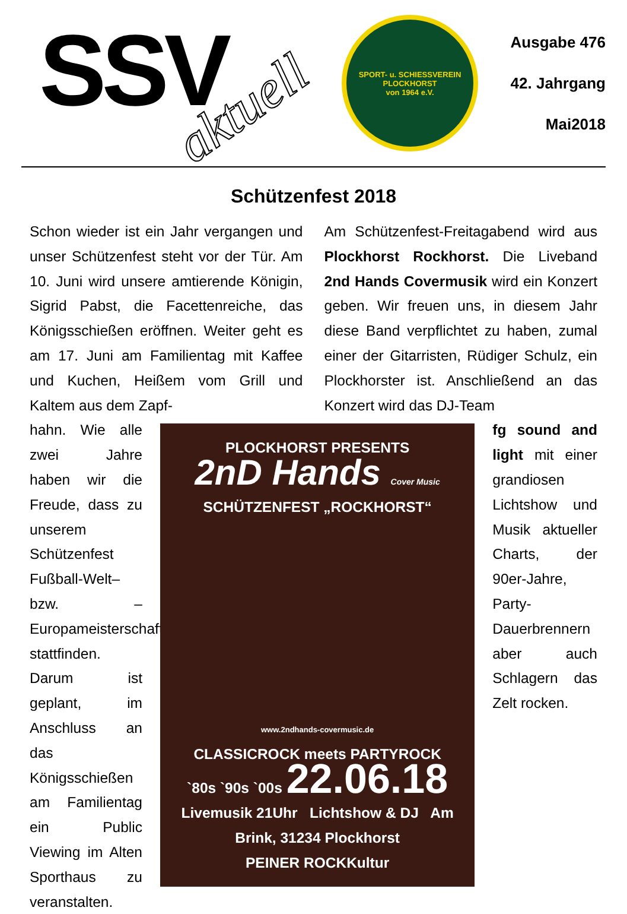SSV aktuell
SPORT- u. SCHIESSVEREIN PLOCKHORST
von 1964 e.V.
Ausgabe 476
42. Jahrgang
Mai2018
Schützenfest 2018
Schon wieder ist ein Jahr vergangen und unser Schützenfest steht vor der Tür. Am 10. Juni wird unsere amtierende Königin, Sigrid Pabst, die Facettenreiche, das Königsschießen eröffnen. Weiter geht es am 17. Juni am Familientag mit Kaffee und Kuchen, Heißem vom Grill und Kaltem aus dem Zapf-
Am Schützenfest-Freitagabend wird aus Plockhorst Rockhorst. Die Liveband 2nd Hands Covermusik wird ein Konzert geben. Wir freuen uns, in diesem Jahr diese Band verpflichtet zu haben, zumal einer der Gitarristen, Rüdiger Schulz, ein Plockhorster ist. Anschließend an das Konzert wird das DJ-Team
hahn. Wie alle zwei Jahre haben wir die Freude, dass zu unserem Schützenfest Fußball-Welt– bzw. –Europameisterschaften stattfinden. Darum ist geplant, im Anschluss an das Königsschießen am Familientag ein Public Viewing im Alten Sporthaus zu veranstalten.
PLOCKHORST PRESENTS
2nD Hands Cover Music
SCHÜTZENFEST „ROCKHORST“
www.2ndhands-covermusic.de
CLASSICROCK meets PARTYROCK
`80s `90s `00s 22.06.18
Livemusik 21Uhr Lichtshow & DJ Am Brink, 31234 Plockhorst
PEINER ROCKKultur
fg sound and light mit einer grandiosen Lichtshow und Musik aktueller Charts, der 90er-Jahre, Party-Dauerbrennern aber auch Schlagern das Zelt rocken.